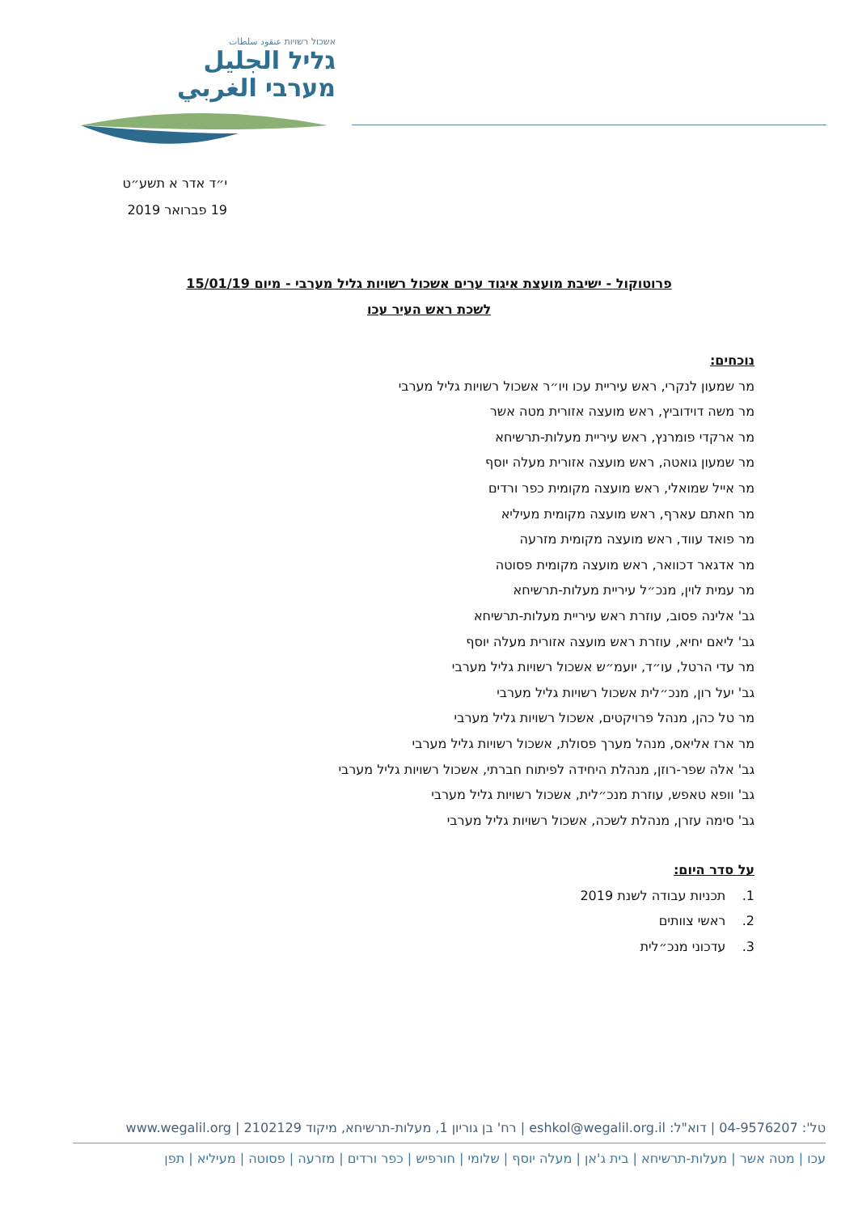אשכול רשויות عنقود سلطات
גליל الجليل
מערבי الغربي
י״ד אדר א תשע״ט
19 פברואר 2019
פרוטוקול - ישיבת מועצת איגוד ערים אשכול רשויות גליל מערבי - מיום 15/01/19
לשכת ראש העיר עכו
נוכחים:
מר שמעון לנקרי, ראש עיריית עכו ויו״ר אשכול רשויות גליל מערבי
מר משה דוידוביץ, ראש מועצה אזורית מטה אשר
מר ארקדי פומרנץ, ראש עיריית מעלות-תרשיחא
מר שמעון גואטה, ראש מועצה אזורית מעלה יוסף
מר אייל שמואלי, ראש מועצה מקומית כפר ורדים
מר חאתם עארף, ראש מועצה מקומית מעיליא
מר פואד עווד, ראש מועצה מקומית מזרעה
מר אדגאר דכוואר, ראש מועצה מקומית פסוטה
מר עמית לוין, מנכ״ל עיריית מעלות-תרשיחא
גב' אלינה פסוב, עוזרת ראש עיריית מעלות-תרשיחא
גב' ליאם יחיא, עוזרת ראש מועצה אזורית מעלה יוסף
מר עדי הרטל, עו״ד, יועמ״ש אשכול רשויות גליל מערבי
גב' יעל רון, מנכ״לית אשכול רשויות גליל מערבי
מר טל כהן, מנהל פרויקטים, אשכול רשויות גליל מערבי
מר ארז אליאס, מנהל מערך פסולת, אשכול רשויות גליל מערבי
גב' אלה שפר-רוזן, מנהלת היחידה לפיתוח חברתי, אשכול רשויות גליל מערבי
גב' וופא טאפש, עוזרת מנכ״לית, אשכול רשויות גליל מערבי
גב' סימה עזרן, מנהלת לשכה, אשכול רשויות גליל מערבי
על סדר היום:
1. תכניות עבודה לשנת 2019
2. ראשי צוותים
3. עדכוני מנכ״לית
טל': 04-9576207 | דוא"ל: eshkol@wegalil.org.il | רח' בן גוריון 1, מעלות-תרשיחא, מיקוד 2102129 | www.wegalil.org
עכו | מטה אשר | מעלות-תרשיחא | בית ג'אן | מעלה יוסף | שלומי | חורפיש | כפר ורדים | מזרעה | פסוטה | מעיליא | תפן